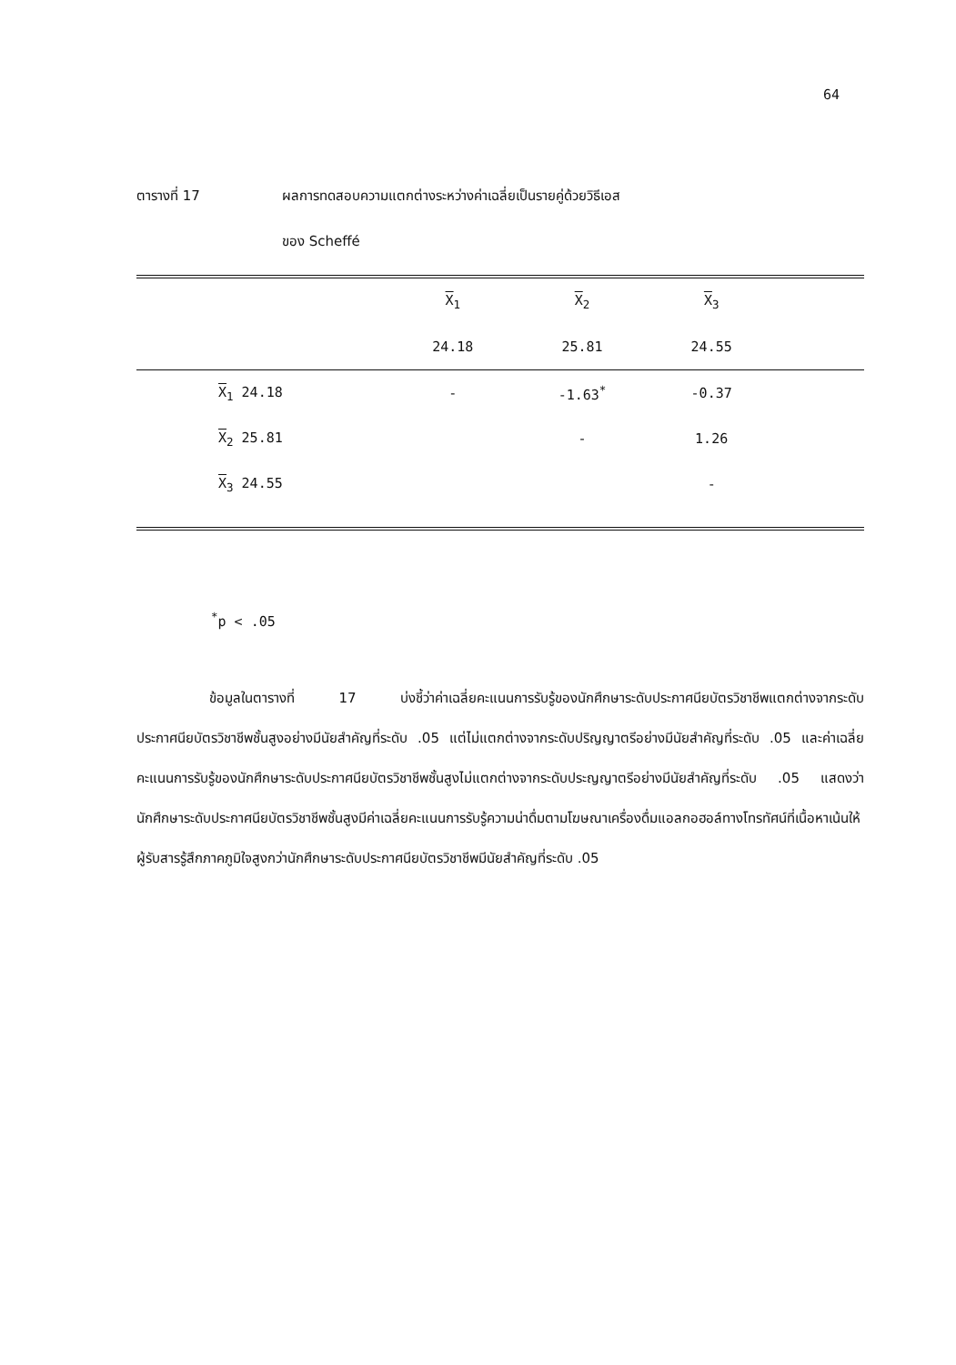64
ตารางที่ 17 ผลการทดสอบความแตกต่างระหว่างค่าเฉลี่ยเป็นรายคู่ด้วยวิธีเอส
ของ Scheffé
| | X<sub>1</sub> | X<sub>2</sub> | X<sub>3</sub> | |
| | 24.18 | 25.81 | 24.55 | |
| X<sub>1</sub> 24.18 | - | -1.63<sup>*</sup> | -0.37 | |
| X<sub>2</sub> 25.81 | | - | 1.26 | |
| X<sub>3</sub> 24.55 | | | - | |
<sup>*</sup> p < .05
ข้อมูลในตารางที่ 17 บ่งชี้ว่าค่าเฉลี่ยคะแนนการรับรู้ของนักศึกษาระดับประกาศนียบัตรวิชาชีพแตกต่างจากระดับประกาศนียบัตรวิชาชีพชั้นสูงอย่างมีนัยสำคัญที่ระดับ .05 แต่ไม่แตกต่างจากระดับปริญญาตรีอย่างมีนัยสำคัญที่ระดับ .05 และค่าเฉลี่ยคะแนนการรับรู้ของนักศึกษาระดับประกาศนียบัตรวิชาชีพชั้นสูงไม่แตกต่างจากระดับประญญาตรีอย่างมีนัยสำคัญที่ระดับ .05 แสดงว่านักศึกษาระดับประกาศนียบัตรวิชาชีพชั้นสูงมีค่าเฉลี่ยคะแนนการรับรู้ความน่าดื่มตามโฆษณาเครื่องดื่มแอลกอฮอล์ทางโทรทัศน์ที่เนื้อหาเน้นให้ผู้รับสารรู้สึกภาคภูมิใจสูงกว่านักศึกษาระดับประกาศนียบัตรวิชาชีพมีนัยสำคัญที่ระดับ .05